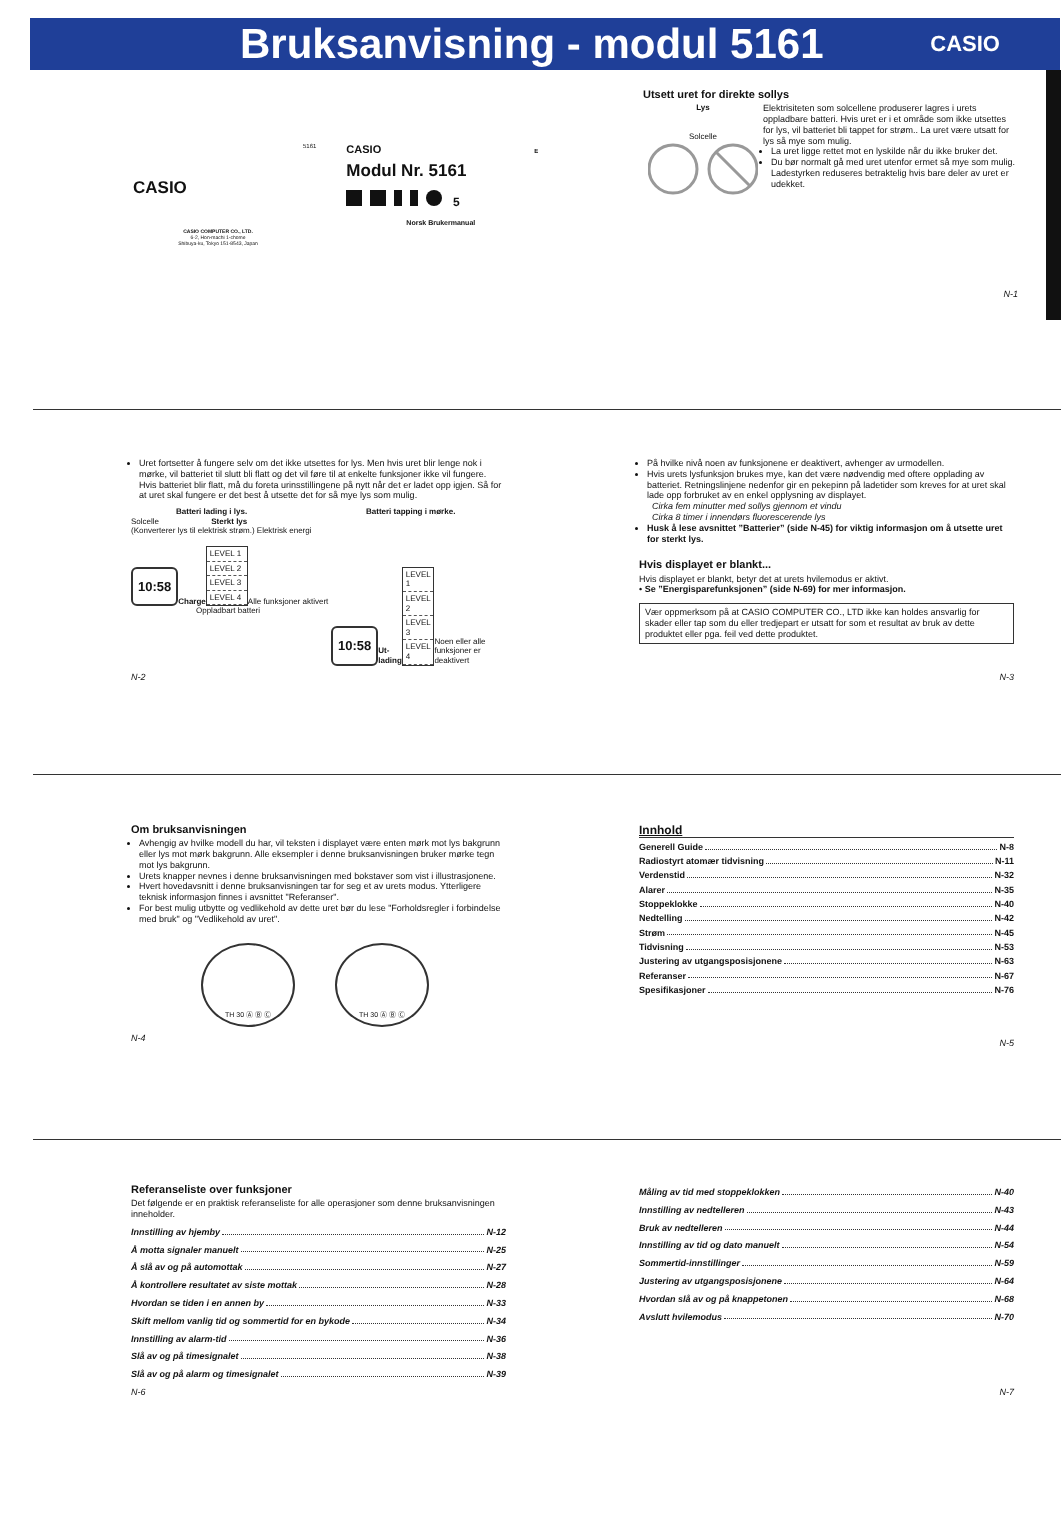Bruksanvisning - modul 5161
CASIO
CASIO
CASIO COMPUTER CO., LTD.
6-2, Hon-machi 1-chome
Shibuya-ku, Tokyo 151-8543, Japan
5161
CASIO E
Modul Nr. 5161
5
Norsk Brukermanual
Utsett uret for direkte sollys
Lys
Solcelle
Elektrisiteten som solcellene produserer lagres i urets oppladbare batteri. Hvis uret er i et område som ikke utsettes for lys, vil batteriet bli tappet for strøm.. La uret være utsatt for lys så mye som mulig.
La uret ligge rettet mot en lyskilde når du ikke bruker det.
Du bør normalt gå med uret utenfor ermet så mye som mulig. Ladestyrken reduseres betraktelig hvis bare deler av uret er udekket.
N-1
Uret fortsetter å fungere selv om det ikke utsettes for lys. Men hvis uret blir lenge nok i mørke, vil batteriet til slutt bli flatt og det vil føre til at enkelte funksjoner ikke vil fungere. Hvis batteriet blir flatt, må du foreta urinsstillingene på nytt når det er ladet opp igjen. Så for at uret skal fungere er det best å utsette det for så mye lys som mulig.
Batteri lading i lys.
Solcelle Sterkt lys
(Konverterer lys til elektrisk strøm.) Elektrisk energi
10:58
Charge
LEVEL 1
LEVEL 2
LEVEL 3
LEVEL 4
Alle funksjoner aktivert
Oppladbart batteri
Batteri tapping i mørke.
10:58
Ut-lading
LEVEL 1
LEVEL 2
LEVEL 3
LEVEL 4
Noen eller alle funksjoner er deaktivert
N-2
På hvilke nivå noen av funksjonene er deaktivert, avhenger av urmodellen.
Hvis urets lysfunksjon brukes mye, kan det være nødvendig med oftere opplading av batteriet. Retningslinjene nedenfor gir en pekepinn på ladetider som kreves for at uret skal lade opp forbruket av en enkel opplysning av displayet.
Cirka fem minutter med sollys gjennom et vindu
Cirka 8 timer i innendørs fluorescerende lys
Husk å lese avsnittet ”Batterier” (side N-45) for viktig informasjon om å utsette uret for sterkt lys.
Hvis displayet er blankt...
Hvis displayet er blankt, betyr det at urets hvilemodus er aktivt.
• Se ”Energisparefunksjonen” (side N-69) for mer informasjon.
Vær oppmerksom på at CASIO COMPUTER CO., LTD ikke kan holdes ansvarlig for skader eller tap som du eller tredjepart er utsatt for som et resultat av bruk av dette produktet eller pga. feil ved dette produktet.
N-3
Om bruksanvisningen
Avhengig av hvilke modell du har, vil teksten i displayet være enten mørk mot lys bakgrunn eller lys mot mørk bakgrunn. Alle eksempler i denne bruksanvisningen bruker mørke tegn mot lys bakgrunn.
Urets knapper nevnes i denne bruksanvisningen med bokstaver som vist i illustrasjonene.
Hvert hovedavsnitt i denne bruksanvisningen tar for seg et av urets modus. Ytterligere teknisk informasjon finnes i avsnittet "Referanser".
For best mulig utbytte og vedlikehold av dette uret bør du lese "Forholdsregler i forbindelse med bruk" og "Vedlikehold av uret".
TH 30 Ⓐ Ⓑ Ⓒ TH 30 Ⓐ Ⓑ Ⓒ
N-4
Innhold
Generell Guide N-8
Radiostyrt atomær tidvisning N-11
Verdenstid N-32
Alarer N-35
Stoppeklokke N-40
Nedtelling N-42
Strøm N-45
Tidvisning N-53
Justering av utgangsposisjonene N-63
Referanser N-67
Spesifikasjoner N-76
N-5
Referanseliste over funksjoner
Det følgende er en praktisk referanseliste for alle operasjoner som denne bruksanvisningen inneholder.
Innstilling av hjemby N-12
Å motta signaler manuelt N-25
Å slå av og på automottak N-27
Å kontrollere resultatet av siste mottak N-28
Hvordan se tiden i en annen by N-33
Skift mellom vanlig tid og sommertid for en bykode N-34
Innstilling av alarm-tid N-36
Slå av og på timesignalet N-38
Slå av og på alarm og timesignalet N-39
N-6
Måling av tid med stoppeklokken N-40
Innstilling av nedtelleren N-43
Bruk av nedtelleren N-44
Innstilling av tid og dato manuelt N-54
Sommertid-innstillinger N-59
Justering av utgangsposisjonene N-64
Hvordan slå av og på knappetonen N-68
Avslutt hvilemodus N-70
N-7